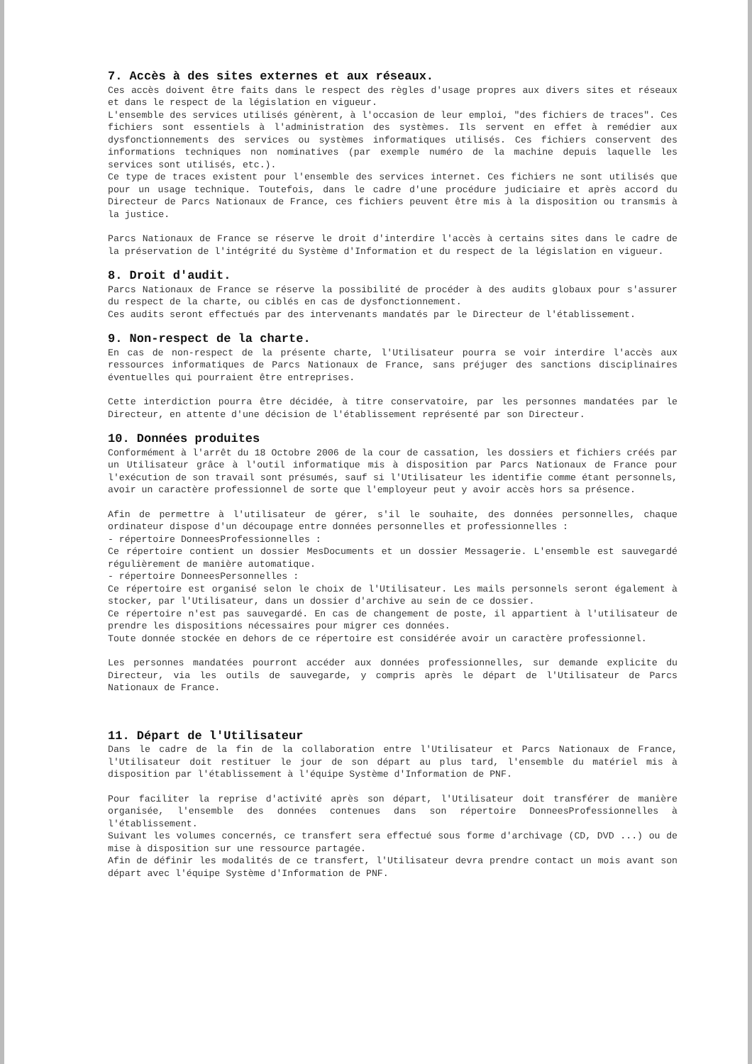7. Accès à des sites externes et aux réseaux.
Ces accès doivent être faits dans le respect des règles d'usage propres aux divers sites et réseaux et dans le respect de la législation en vigueur.
L'ensemble des services utilisés génèrent, à l'occasion de leur emploi, "des fichiers de traces". Ces fichiers sont essentiels à l'administration des systèmes. Ils servent en effet à remédier aux dysfonctionnements des services ou systèmes informatiques utilisés. Ces fichiers conservent des informations techniques non nominatives (par exemple numéro de la machine depuis laquelle les services sont utilisés, etc.).
Ce type de traces existent pour l'ensemble des services internet. Ces fichiers ne sont utilisés que pour un usage technique. Toutefois, dans le cadre d'une procédure judiciaire et après accord du Directeur de Parcs Nationaux de France, ces fichiers peuvent être mis à la disposition ou transmis à la justice.
Parcs Nationaux de France se réserve le droit d'interdire l'accès à certains sites dans le cadre de la préservation de l'intégrité du Système d'Information et du respect de la législation en vigueur.
8. Droit d'audit.
Parcs Nationaux de France se réserve la possibilité de procéder à des audits globaux pour s'assurer du respect de la charte, ou ciblés en cas de dysfonctionnement.
Ces audits seront effectués par des intervenants mandatés par le Directeur de l'établissement.
9. Non-respect de la charte.
En cas de non-respect de la présente charte, l'Utilisateur pourra se voir interdire l'accès aux ressources informatiques de Parcs Nationaux de France, sans préjuger des sanctions disciplinaires éventuelles qui pourraient être entreprises.
Cette interdiction pourra être décidée, à titre conservatoire, par les personnes mandatées par le Directeur, en attente d'une décision de l'établissement représenté par son Directeur.
10. Données produites
Conformément à l'arrêt du 18 Octobre 2006 de la cour de cassation, les dossiers et fichiers créés par un Utilisateur grâce à l'outil informatique mis à disposition par Parcs Nationaux de France pour l'exécution de son travail sont présumés, sauf si l'Utilisateur les identifie comme étant personnels, avoir un caractère professionnel de sorte que l'employeur peut y avoir accès hors sa présence.
Afin de permettre à l'utilisateur de gérer, s'il le souhaite, des données personnelles, chaque ordinateur dispose d'un découpage entre données personnelles et professionnelles :
- répertoire DonneesProfessionnelles :
Ce répertoire contient un dossier MesDocuments et un dossier Messagerie. L'ensemble est sauvegardé régulièrement de manière automatique.
- répertoire DonneesPersonnelles :
Ce répertoire est organisé selon le choix de l'Utilisateur. Les mails personnels seront également à stocker, par l'Utilisateur, dans un dossier d'archive au sein de ce dossier.
Ce répertoire n'est pas sauvegardé. En cas de changement de poste, il appartient à l'utilisateur de prendre les dispositions nécessaires pour migrer ces données.
Toute donnée stockée en dehors de ce répertoire est considérée avoir un caractère professionnel.
Les personnes mandatées pourront accéder aux données professionnelles, sur demande explicite du Directeur, via les outils de sauvegarde, y compris après le départ de l'Utilisateur de Parcs Nationaux de France.
11. Départ de l'Utilisateur
Dans le cadre de la fin de la collaboration entre l'Utilisateur et Parcs Nationaux de France, l'Utilisateur doit restituer le jour de son départ au plus tard, l'ensemble du matériel mis à disposition par l'établissement à l'équipe Système d'Information de PNF.
Pour faciliter la reprise d'activité après son départ, l'Utilisateur doit transférer de manière organisée, l'ensemble des données contenues dans son répertoire DonneesProfessionnelles à l'établissement.
Suivant les volumes concernés, ce transfert sera effectué sous forme d'archivage (CD, DVD ...) ou de mise à disposition sur une ressource partagée.
Afin de définir les modalités de ce transfert, l'Utilisateur devra prendre contact un mois avant son départ avec l'équipe Système d'Information de PNF.